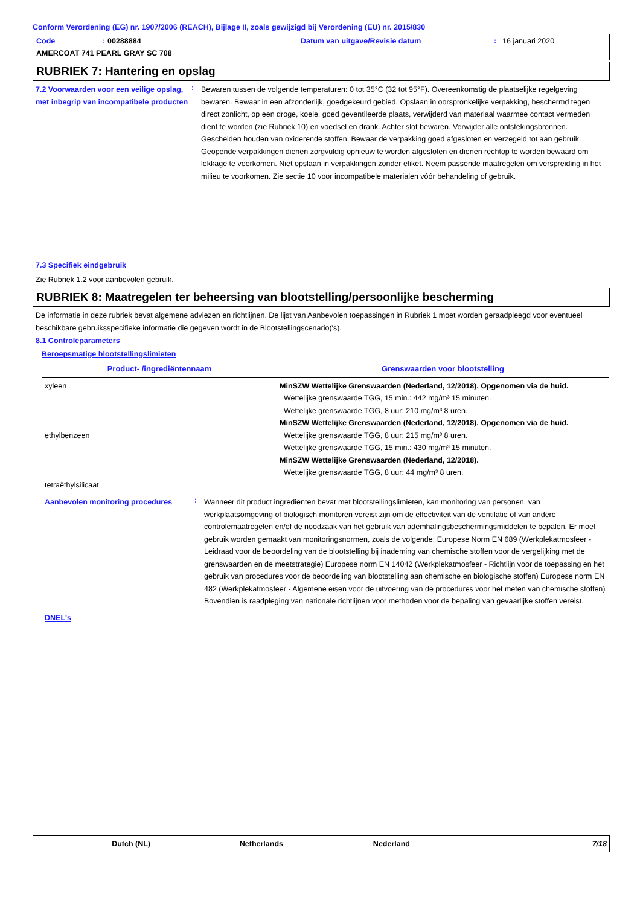Conform Verordening (EG) nr. 1907/2006 (REACH), Bijlage II, zoals gewijzigd bij Verordening (EU) nr. 2015/830
Code: 00288884 Datum van uitgave/Revisie datum: 16 januari 2020 AMERCOAT 741 PEARL GRAY SC 708
RUBRIEK 7: Hantering en opslag
7.2 Voorwaarden voor een veilige opslag, met inbegrip van incompatibele producten
:
Bewaren tussen de volgende temperaturen: 0 tot 35°C (32 tot 95°F). Overeenkomstig de plaatselijke regelgeving bewaren. Bewaar in een afzonderlijk, goedgekeurd gebied. Opslaan in oorspronkelijke verpakking, beschermd tegen direct zonlicht, op een droge, koele, goed geventileerde plaats, verwijderd van materiaal waarmee contact vermeden dient te worden (zie Rubriek 10) en voedsel en drank. Achter slot bewaren. Verwijder alle ontstekingsbronnen. Gescheiden houden van oxiderende stoffen. Bewaar de verpakking goed afgesloten en verzegeld tot aan gebruik. Geopende verpakkingen dienen zorgvuldig opnieuw te worden afgesloten en dienen rechtop te worden bewaard om lekkage te voorkomen. Niet opslaan in verpakkingen zonder etiket. Neem passende maatregelen om verspreiding in het milieu te voorkomen. Zie sectie 10 voor incompatibele materialen vóór behandeling of gebruik.
7.3 Specifiek eindgebruik
Zie Rubriek 1.2 voor aanbevolen gebruik.
RUBRIEK 8: Maatregelen ter beheersing van blootstelling/persoonlijke bescherming
De informatie in deze rubriek bevat algemene adviezen en richtlijnen. De lijst van Aanbevolen toepassingen in Rubriek 1 moet worden geraadpleegd voor eventueel beschikbare gebruiksspecifieke informatie die gegeven wordt in de Blootstellingscenario('s).
8.1 Controleparameters
Beroepsmatige blootstellingslimieten
| Product- /ingrediëntennaam | Grenswaarden voor blootstelling |
| --- | --- |
| xyleen ethylbenzeen tetraëthylsilicaat | MinSZW Wettelijke Grenswaarden (Nederland, 12/2018). Opgenomen via de huid. Wettelijke grenswaarde TGG, 15 min.: 442 mg/m³ 15 minuten. Wettelijke grenswaarde TGG, 8 uur: 210 mg/m³ 8 uren. MinSZW Wettelijke Grenswaarden (Nederland, 12/2018). Opgenomen via de huid. Wettelijke grenswaarde TGG, 8 uur: 215 mg/m³ 8 uren. Wettelijke grenswaarde TGG, 15 min.: 430 mg/m³ 15 minuten. MinSZW Wettelijke Grenswaarden (Nederland, 12/2018). Wettelijke grenswaarde TGG, 8 uur: 44 mg/m³ 8 uren. |
Aanbevolen monitoring procedures
:
Wanneer dit product ingrediënten bevat met blootstellingslimieten, kan monitoring van personen, van werkplaatsomgeving of biologisch monitoren vereist zijn om de effectiviteit van de ventilatie of van andere controlemaatregelen en/of de noodzaak van het gebruik van ademhalingsbeschermingsmiddelen te bepalen. Er moet gebruik worden gemaakt van monitoringsnormen, zoals de volgende: Europese Norm EN 689 (Werkplekatmosfeer - Leidraad voor de beoordeling van de blootstelling bij inademing van chemische stoffen voor de vergelijking met de grenswaarden en de meetstrategie) Europese norm EN 14042 (Werkplekatmosfeer - Richtlijn voor de toepassing en het gebruik van procedures voor de beoordeling van blootstelling aan chemische en biologische stoffen) Europese norm EN 482 (Werkplekatmosfeer - Algemene eisen voor de uitvoering van de procedures voor het meten van chemische stoffen) Bovendien is raadpleging van nationale richtlijnen voor methoden voor de bepaling van gevaarlijke stoffen vereist.
DNEL's
Dutch (NL) Netherlands Nederland 7/18